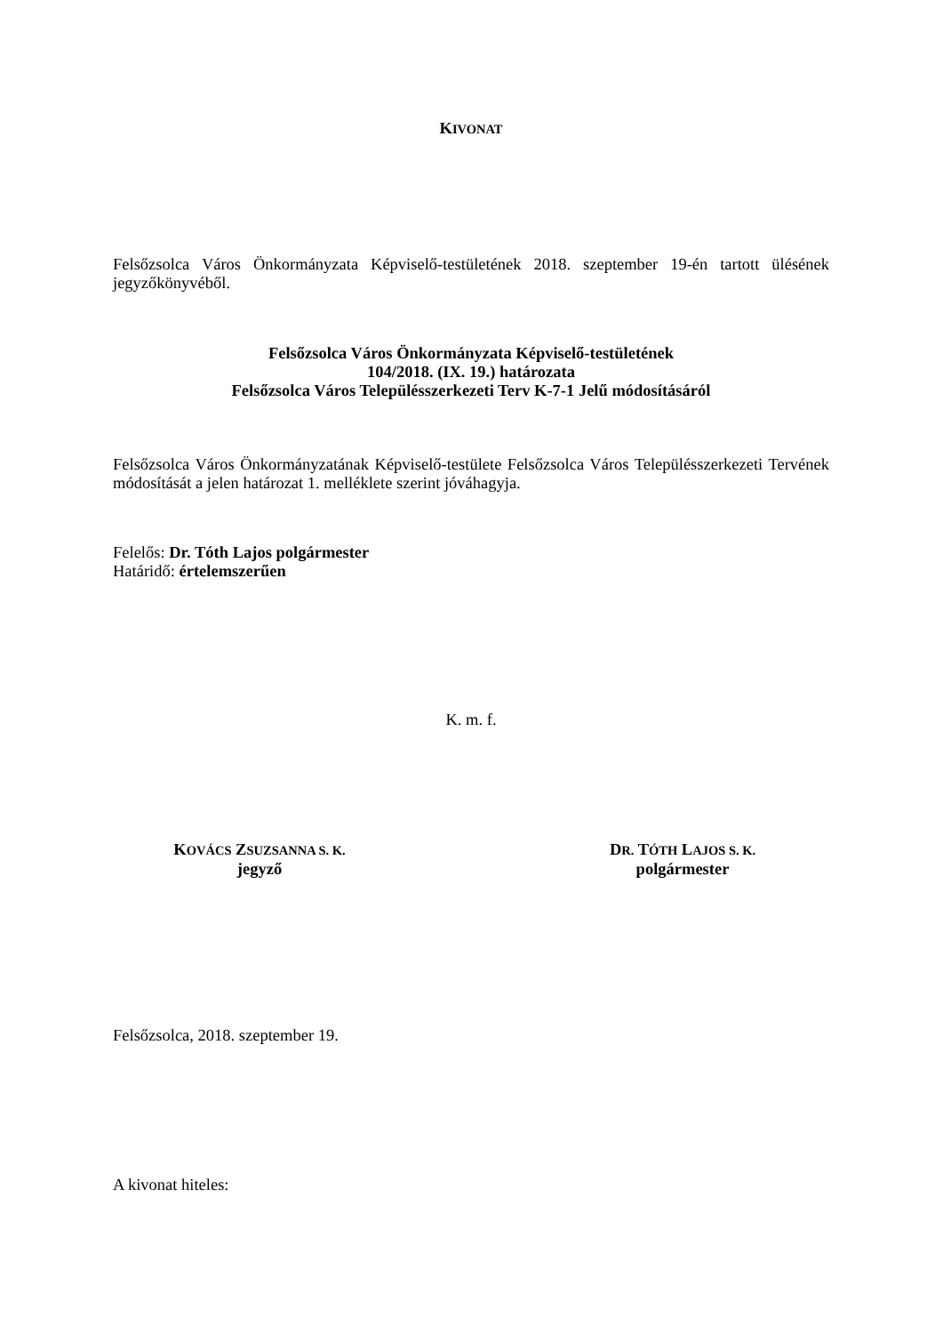KIVONAT
Felsőzsolca Város Önkormányzata Képviselő-testületének 2018. szeptember 19-én tartott ülésének jegyzőkönyvéből.
Felsőzsolca Város Önkormányzata Képviselő-testületének
104/2018. (IX. 19.) határozata
Felsőzsolca Város Településszerkezeti Terv K-7-1 Jelű módosításáról
Felsőzsolca Város Önkormányzatának Képviselő-testülete Felsőzsolca Város Településszerkezeti Tervének módosítását a jelen határozat 1. melléklete szerint jóváhagyja.
Felelős: Dr. Tóth Lajos polgármester
Határidő: értelemszerűen
K. m. f.
KOVÁCS ZSUZSANNA S. K.
jegyző
DR. TÓTH LAJOS S. K.
polgármester
Felsőzsolca, 2018. szeptember 19.
A kivonat hiteles: